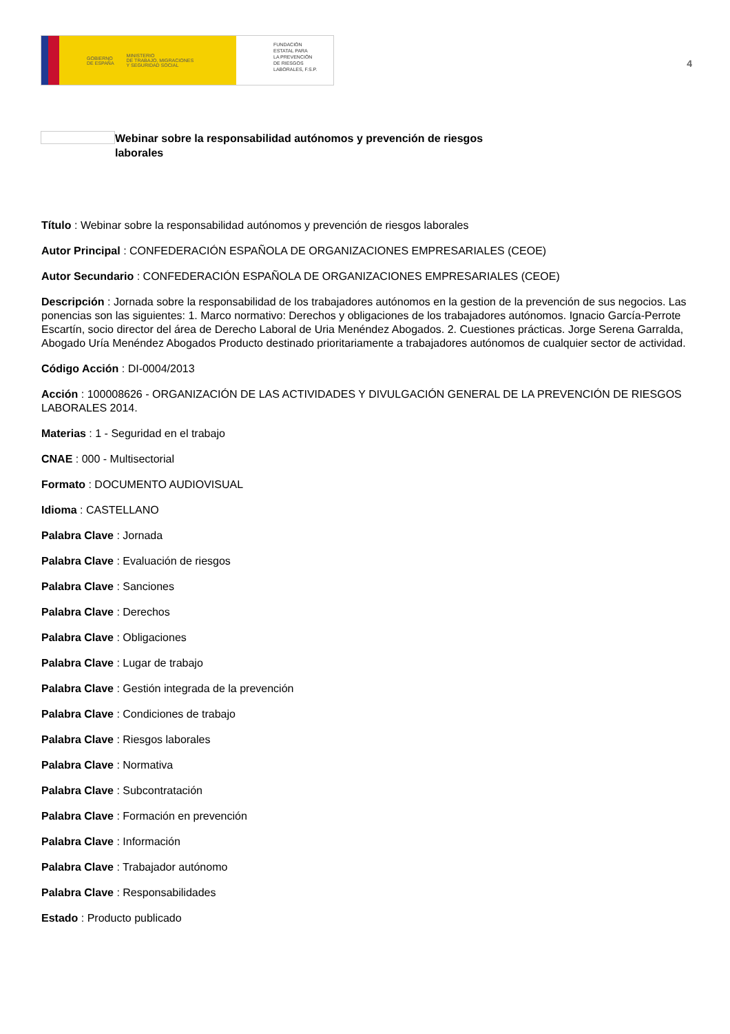GOBIERNO
DE ESPAÑA MINISTERIO
DE TRABAJO, MIGRACIONES
Y SEGURIDAD SOCIAL
FUNDACIÓN
ESTATAL PARA
LA PREVENCIÓN
DE RIESGOS
LABORALES, F.S.P.
4
Webinar sobre la responsabilidad autónomos y prevención de riesgos laborales
Título : Webinar sobre la responsabilidad autónomos y prevención de riesgos laborales
Autor Principal : CONFEDERACIÓN ESPAÑOLA DE ORGANIZACIONES EMPRESARIALES (CEOE)
Autor Secundario : CONFEDERACIÓN ESPAÑOLA DE ORGANIZACIONES EMPRESARIALES (CEOE)
Descripción : Jornada sobre la responsabilidad de los trabajadores autónomos en la gestion de la prevención de sus negocios. Las ponencias son las siguientes: 1. Marco normativo: Derechos y obligaciones de los trabajadores autónomos. Ignacio García-Perrote Escartín, socio director del área de Derecho Laboral de Uria Menéndez Abogados. 2. Cuestiones prácticas. Jorge Serena Garralda, Abogado Uría Menéndez Abogados Producto destinado prioritariamente a trabajadores autónomos de cualquier sector de actividad.
Código Acción : DI-0004/2013
Acción : 100008626 - ORGANIZACIÓN DE LAS ACTIVIDADES Y DIVULGACIÓN GENERAL DE LA PREVENCIÓN DE RIESGOS LABORALES 2014.
Materias : 1 - Seguridad en el trabajo
CNAE : 000 - Multisectorial
Formato : DOCUMENTO AUDIOVISUAL
Idioma : CASTELLANO
Palabra Clave : Jornada
Palabra Clave : Evaluación de riesgos
Palabra Clave : Sanciones
Palabra Clave : Derechos
Palabra Clave : Obligaciones
Palabra Clave : Lugar de trabajo
Palabra Clave : Gestión integrada de la prevención
Palabra Clave : Condiciones de trabajo
Palabra Clave : Riesgos laborales
Palabra Clave : Normativa
Palabra Clave : Subcontratación
Palabra Clave : Formación en prevención
Palabra Clave : Información
Palabra Clave : Trabajador autónomo
Palabra Clave : Responsabilidades
Estado : Producto publicado